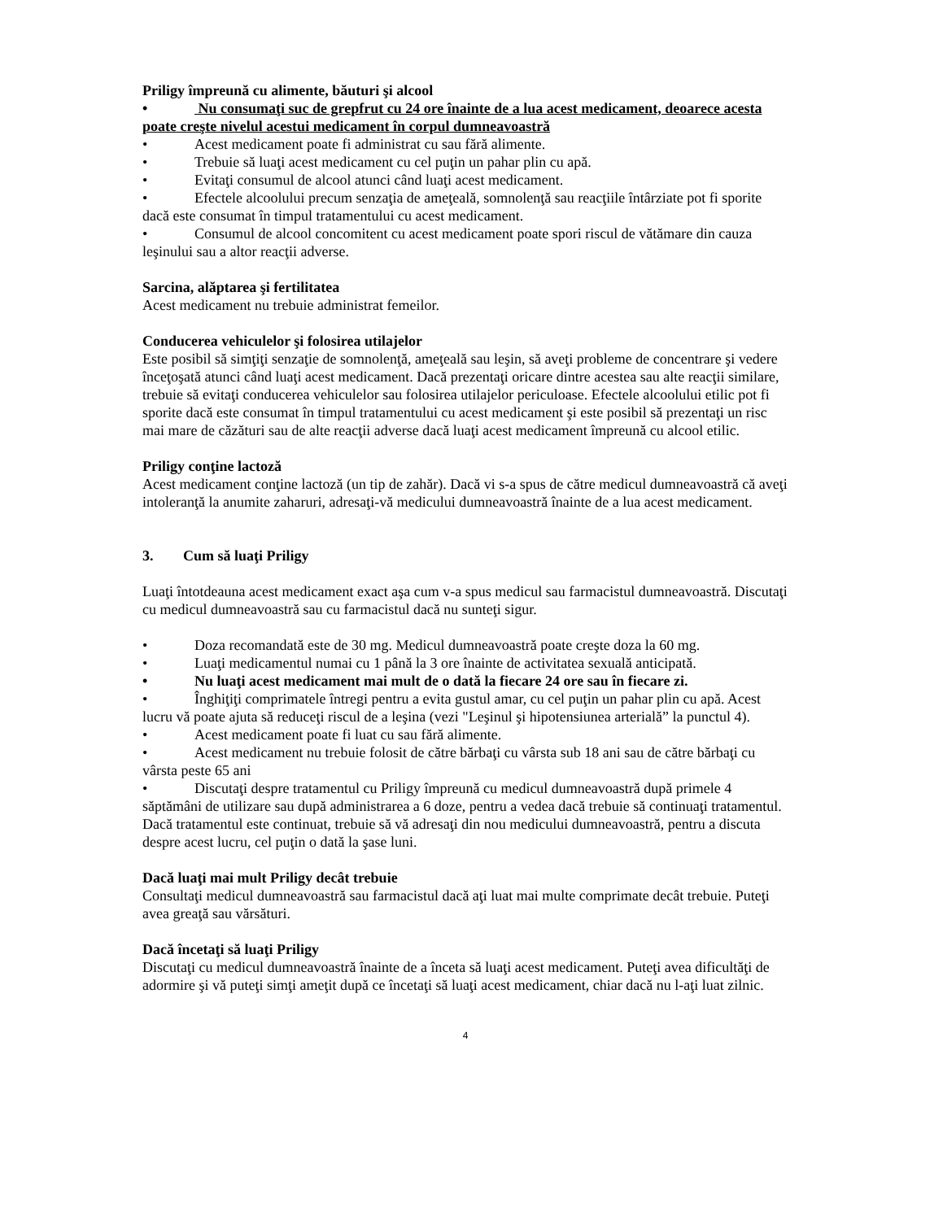Priligy împreună cu alimente, băuturi şi alcool
• Nu consumaţi suc de grepfrut cu 24 ore înainte de a lua acest medicament, deoarece acesta poate creşte nivelul acestui medicament în corpul dumneavoastră
• Acest medicament poate fi administrat cu sau fără alimente.
• Trebuie să luaţi acest medicament cu cel puţin un pahar plin cu apă.
• Evitaţi consumul de alcool atunci când luaţi acest medicament.
• Efectele alcoolului precum senzaţia de ameţeală, somnolenţă sau reacţiile întârziate pot fi sporite dacă este consumat în timpul tratamentului cu acest medicament.
• Consumul de alcool concomitent cu acest medicament poate spori riscul de vătămare din cauza leşinului sau a altor reacţii adverse.
Sarcina, alăptarea şi fertilitatea
Acest medicament nu trebuie administrat femeilor.
Conducerea vehiculelor şi folosirea utilajelor
Este posibil să simţiţi senzaţie de somnolenţă, ameţeală sau leşin, să aveţi probleme de concentrare şi vedere înceţoşată atunci când luaţi acest medicament. Dacă prezentaţi oricare dintre acestea sau alte reacţii similare, trebuie să evitaţi conducerea vehiculelor sau folosirea utilajelor periculoase. Efectele alcoolului etilic pot fi sporite dacă este consumat în timpul tratamentului cu acest medicament şi este posibil să prezentaţi un risc mai mare de căzături sau de alte reacţii adverse dacă luaţi acest medicament împreună cu alcool etilic.
Priligy conţine lactoză
Acest medicament conţine lactoză (un tip de zahăr). Dacă vi s-a spus de către medicul dumneavoastră că aveţi intoleranţă la anumite zaharuri, adresaţi-vă medicului dumneavoastră înainte de a lua acest medicament.
3. Cum să luaţi Priligy
Luaţi întotdeauna acest medicament exact aşa cum v-a spus medicul sau farmacistul dumneavoastră. Discutaţi cu medicul dumneavoastră sau cu farmacistul dacă nu sunteţi sigur.
• Doza recomandată este de 30 mg. Medicul dumneavoastră poate creşte doza la 60 mg.
• Luaţi medicamentul numai cu 1 până la 3 ore înainte de activitatea sexuală anticipată.
• Nu luaţi acest medicament mai mult de o dată la fiecare 24 ore sau în fiecare zi.
• Înghiţiţi comprimatele întregi pentru a evita gustul amar, cu cel puţin un pahar plin cu apă. Acest lucru vă poate ajuta să reduceţi riscul de a leşina (vezi "Leşinul şi hipotensiunea arterială” la punctul 4).
• Acest medicament poate fi luat cu sau fără alimente.
• Acest medicament nu trebuie folosit de către bărbaţi cu vârsta sub 18 ani sau de către bărbaţi cu vârsta peste 65 ani
• Discutaţi despre tratamentul cu Priligy împreună cu medicul dumneavoastră după primele 4 săptămâni de utilizare sau după administrarea a 6 doze, pentru a vedea dacă trebuie să continuaţi tratamentul. Dacă tratamentul este continuat, trebuie să vă adresaţi din nou medicului dumneavoastră, pentru a discuta despre acest lucru, cel puţin o dată la şase luni.
Dacă luaţi mai mult Priligy decât trebuie
Consultaţi medicul dumneavoastră sau farmacistul dacă aţi luat mai multe comprimate decât trebuie. Puteţi avea greaţă sau vărsături.
Dacă încetaţi să luaţi Priligy
Discutaţi cu medicul dumneavoastră înainte de a înceta să luaţi acest medicament. Puteţi avea dificultăţi de adormire şi vă puteţi simţi ameţit după ce încetaţi să luaţi acest medicament, chiar dacă nu l-aţi luat zilnic.
4